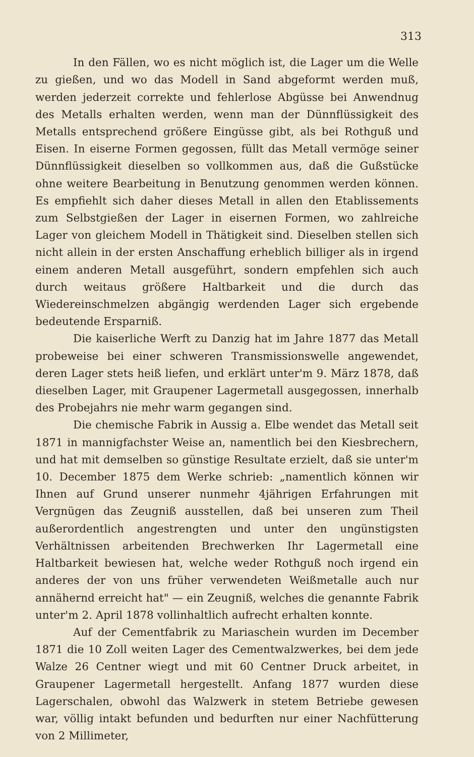313
In den Fällen, wo es nicht möglich ist, die Lager um die Welle zu gießen, und wo das Modell in Sand abgeformt werden muß, werden jederzeit correkte und fehlerlose Abgüsse bei Anwendnug des Metalls erhalten werden, wenn man der Dünnflüssigkeit des Metalls entsprechend größere Eingüsse gibt, als bei Rothguß und Eisen. In eiserne Formen gegossen, füllt das Metall vermöge seiner Dünnflüssigkeit dieselben so vollkommen aus, daß die Gußstücke ohne weitere Bearbeitung in Benutzung genommen werden können. Es empfiehlt sich daher dieses Metall in allen den Etablissements zum Selbstgießen der Lager in eisernen Formen, wo zahlreiche Lager von gleichem Modell in Thätigkeit sind. Dieselben stellen sich nicht allein in der ersten Anschaffung erheblich billiger als in irgend einem anderen Metall ausgeführt, sondern empfehlen sich auch durch weitaus größere Haltbarkeit und die durch das Wiedereinschmelzen abgängig werdenden Lager sich ergebende bedeutende Ersparniß.
Die kaiserliche Werft zu Danzig hat im Jahre 1877 das Metall probeweise bei einer schweren Transmissionswelle angewendet, deren Lager stets heiß liefen, und erklärt unter'm 9. März 1878, daß dieselben Lager, mit Graupener Lagermetall ausgegossen, innerhalb des Probejahrs nie mehr warm gegangen sind.
Die chemische Fabrik in Aussig a. Elbe wendet das Metall seit 1871 in mannigfachster Weise an, namentlich bei den Kiesbrechern, und hat mit demselben so günstige Resultate erzielt, daß sie unter'm 10. December 1875 dem Werke schrieb: „namentlich können wir Ihnen auf Grund unserer nunmehr 4jährigen Erfahrungen mit Vergnügen das Zeugniß ausstellen, daß bei unseren zum Theil außerordentlich angestrengten und unter den ungünstigsten Verhältnissen arbeitenden Brechwerken Ihr Lagermetall eine Haltbarkeit bewiesen hat, welche weder Rothguß noch irgend ein anderes der von uns früher verwendeten Weißmetalle auch nur annähernd erreicht hat" — ein Zeugniß, welches die genannte Fabrik unter'm 2. April 1878 vollinhaltlich aufrecht erhalten konnte.
Auf der Cementfabrik zu Mariaschein wurden im December 1871 die 10 Zoll weiten Lager des Cementwalzwerkes, bei dem jede Walze 26 Centner wiegt und mit 60 Centner Druck arbeitet, in Graupener Lagermetall hergestellt. Anfang 1877 wurden diese Lagerschalen, obwohl das Walzwerk in stetem Betriebe gewesen war, völlig intakt befunden und bedurften nur einer Nachfütterung von 2 Millimeter,